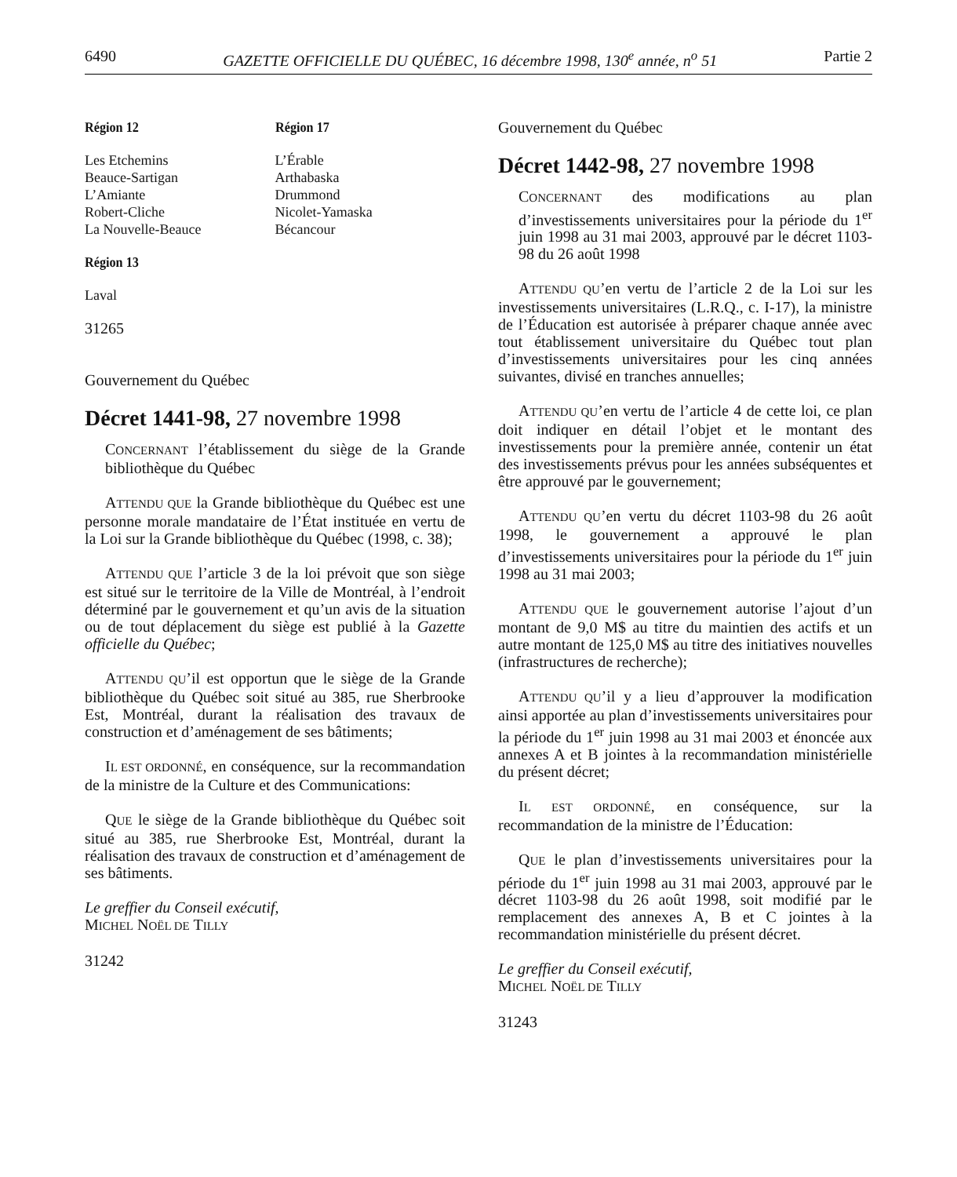6490 GAZETTE OFFICIELLE DU QUÉBEC, 16 décembre 1998, 130<sup>e</sup> année, n<sup>o</sup> 51 Partie 2
Région 12
Les Etchemins
Beauce-Sartigan
L’Amiante
Robert-Cliche
La Nouvelle-Beauce
Région 17
L’Érable
Arthabaska
Drummond
Nicolet-Yamaska
Bécancour
Région 13
Laval
31265
Gouvernement du Québec
Décret 1441-98, 27 novembre 1998
CONCERNANT l’établissement du siège de la Grande bibliothèque du Québec
ATTENDU QUE la Grande bibliothèque du Québec est une personne morale mandataire de l’État instituée en vertu de la Loi sur la Grande bibliothèque du Québec (1998, c. 38);
ATTENDU QUE l’article 3 de la loi prévoit que son siège est situé sur le territoire de la Ville de Montréal, à l’endroit déterminé par le gouvernement et qu’un avis de la situation ou de tout déplacement du siège est publié à la Gazette officielle du Québec;
ATTENDU QU’il est opportun que le siège de la Grande bibliothèque du Québec soit situé au 385, rue Sherbrooke Est, Montréal, durant la réalisation des travaux de construction et d’aménagement de ses bâtiments;
IL EST ORDONNÉ, en conséquence, sur la recommandation de la ministre de la Culture et des Communications:
QUE le siège de la Grande bibliothèque du Québec soit situé au 385, rue Sherbrooke Est, Montréal, durant la réalisation des travaux de construction et d’aménagement de ses bâtiments.
Le greffier du Conseil exécutif,
MICHEL NOËL DE TILLY
31242
Gouvernement du Québec
Décret 1442-98, 27 novembre 1998
CONCERNANT des modifications au plan d’investissements universitaires pour la période du 1<sup>er</sup> juin 1998 au 31 mai 2003, approuvé par le décret 1103-98 du 26 août 1998
ATTENDU QU’en vertu de l’article 2 de la Loi sur les investissements universitaires (L.R.Q., c. I-17), la ministre de l’Éducation est autorisée à préparer chaque année avec tout établissement universitaire du Québec tout plan d’investissements universitaires pour les cinq années suivantes, divisé en tranches annuelles;
ATTENDU QU’en vertu de l’article 4 de cette loi, ce plan doit indiquer en détail l’objet et le montant des investissements pour la première année, contenir un état des investissements prévus pour les années subséquentes et être approuvé par le gouvernement;
ATTENDU QU’en vertu du décret 1103-98 du 26 août 1998, le gouvernement a approuvé le plan d’investissements universitaires pour la période du 1<sup>er</sup> juin 1998 au 31 mai 2003;
ATTENDU QUE le gouvernement autorise l’ajout d’un montant de 9,0 M$ au titre du maintien des actifs et un autre montant de 125,0 M$ au titre des initiatives nouvelles (infrastructures de recherche);
ATTENDU QU’il y a lieu d’approuver la modification ainsi apportée au plan d’investissements universitaires pour la période du 1<sup>er</sup> juin 1998 au 31 mai 2003 et énoncée aux annexes A et B jointes à la recommandation ministérielle du présent décret;
IL EST ORDONNÉ, en conséquence, sur la recommandation de la ministre de l’Éducation:
QUE le plan d’investissements universitaires pour la période du 1<sup>er</sup> juin 1998 au 31 mai 2003, approuvé par le décret 1103-98 du 26 août 1998, soit modifié par le remplacement des annexes A, B et C jointes à la recommandation ministérielle du présent décret.
Le greffier du Conseil exécutif,
MICHEL NOËL DE TILLY
31243